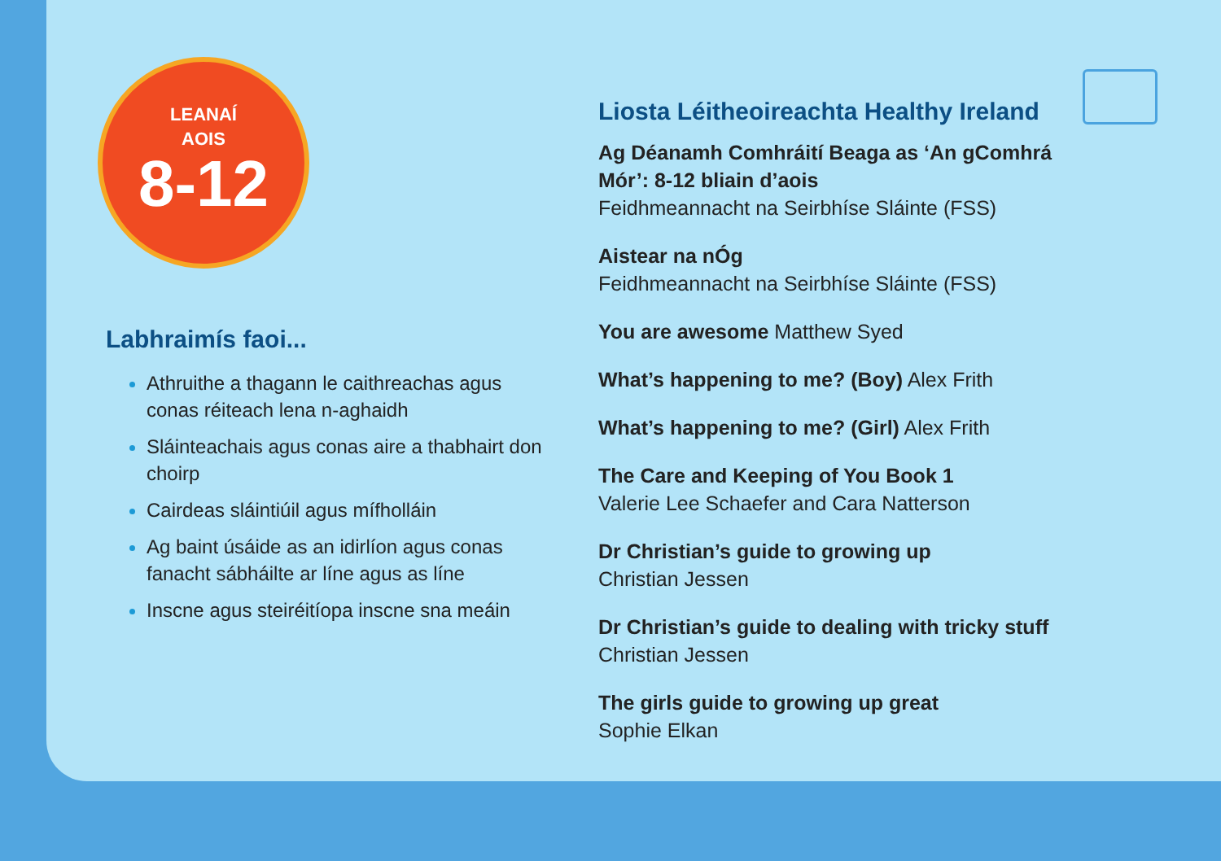LEANAÍ
AOIS
8-12
Labhraimís faoi...
Athruithe a thagann le caithreachas agus conas réiteach lena n-aghaidh
Sláinteachais agus conas aire a thabhairt don choirp
Cairdeas sláintiúil agus mífholláin
Ag baint úsáide as an idirlíon agus conas fanacht sábháilte ar líne agus as líne
Inscne agus steiréitíopa inscne sna meáin
Liosta Léitheoireachta Healthy Ireland
Ag Déanamh Comhráití Beaga as ‘An gComhrá
Mór’: 8-12 bliain d’aois
Feidhmeannacht na Seirbhíse Sláinte (FSS)
Aistear na nÓg
Feidhmeannacht na Seirbhíse Sláinte (FSS)
You are awesome Matthew Syed
What’s happening to me? (Boy) Alex Frith
What’s happening to me? (Girl) Alex Frith
The Care and Keeping of You Book 1
Valerie Lee Schaefer and Cara Natterson
Dr Christian’s guide to growing up
Christian Jessen
Dr Christian’s guide to dealing with tricky stuff
Christian Jessen
The girls guide to growing up great
Sophie Elkan